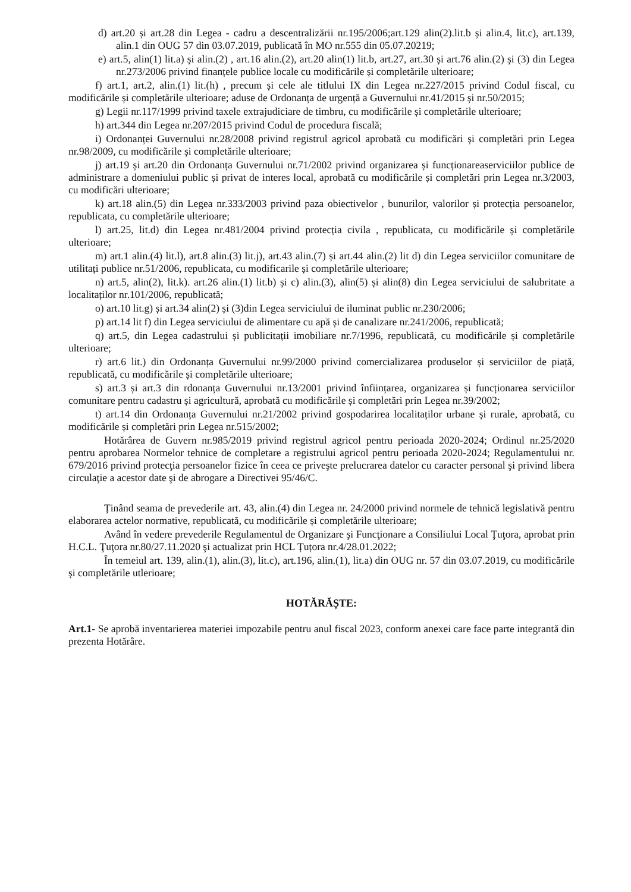d) art.20 și art.28 din Legea - cadru a descentralizării nr.195/2006;art.129 alin(2).lit.b și alin.4, lit.c), art.139, alin.1 din OUG 57 din 03.07.2019, publicată în MO nr.555 din 05.07.20219;
e) art.5, alin(1) lit.a) și alin.(2) , art.16 alin.(2), art.20 alin(1) lit.b, art.27, art.30 și art.76 alin.(2) și (3) din Legea nr.273/2006 privind finanțele publice locale cu modificările și completările ulterioare;
f) art.1, art.2, alin.(1) lit.(h) , precum și cele ale titlului IX din Legea nr.227/2015 privind Codul fiscal, cu modificările și completările ulterioare; aduse de Ordonanța de urgență a Guvernului nr.41/2015 și nr.50/2015;
g) Legii nr.117/1999 privind taxele extrajudiciare de timbru, cu modificările și completările ulterioare;
h) art.344 din Legea nr.207/2015 privind Codul de procedura fiscală;
i) Ordonanței Guvernului nr.28/2008 privind registrul agricol aprobată cu modificări și completări prin Legea nr.98/2009, cu modificările și completările ulterioare;
j) art.19 și art.20 din Ordonanța Guvernului nr.71/2002 privind organizarea și funcționareaserviciilor publice de administrare a domeniului public și privat de interes local, aprobată cu modificările și completări prin Legea nr.3/2003, cu modificări ulterioare;
k) art.18 alin.(5) din Legea nr.333/2003 privind paza obiectivelor , bunurilor, valorilor și protecția persoanelor, republicata, cu completările ulterioare;
l) art.25, lit.d) din Legea nr.481/2004 privind protecția civila , republicata, cu modificările și completările ulterioare;
m) art.1 alin.(4) lit.l), art.8 alin.(3) lit.j), art.43 alin.(7) și art.44 alin.(2) lit d) din Legea serviciilor comunitare de utilitați publice nr.51/2006, republicata, cu modificarile și completările ulterioare;
n) art.5, alin(2), lit.k). art.26 alin.(1) lit.b) și c) alin.(3), alin(5) și alin(8) din Legea serviciului de salubritate a localitaților nr.101/2006, republicată;
o) art.10 lit.g) și art.34 alin(2) și (3)din Legea serviciului de iluminat public nr.230/2006;
p) art.14 lit f) din Legea serviciului de alimentare cu apă și de canalizare nr.241/2006, republicată;
q) art.5, din Legea cadastrului și publicitații imobiliare nr.7/1996, republicată, cu modificările și completările ulterioare;
r) art.6 lit.) din Ordonanța Guvernului nr.99/2000 privind comercializarea produselor și serviciilor de piață, republicată, cu modificările și completările ulterioare;
s) art.3 și art.3 din rdonanța Guvernului nr.13/2001 privind înființarea, organizarea și funcționarea serviciilor comunitare pentru cadastru și agricultură, aprobată cu modificările și completări prin Legea nr.39/2002;
t) art.14 din Ordonanța Guvernului nr.21/2002 privind gospodarirea localitaților urbane și rurale, aprobată, cu modificările și completări prin Legea nr.515/2002;
Hotărârea de Guvern nr.985/2019 privind registrul agricol pentru perioada 2020-2024; Ordinul nr.25/2020 pentru aprobarea Normelor tehnice de completare a registrului agricol pentru perioada 2020-2024; Regulamentului nr. 679/2016 privind protecţia persoanelor fizice în ceea ce priveşte prelucrarea datelor cu caracter personal şi privind libera circulaţie a acestor date şi de abrogare a Directivei 95/46/C.
Ținând seama de prevederile art. 43, alin.(4) din Legea nr. 24/2000 privind normele de tehnică legislativă pentru elaborarea actelor normative, republicată, cu modificările și completările ulterioare;
Având în vedere prevederile Regulamentul de Organizare şi Funcţionare a Consiliului Local Ţuţora, aprobat prin H.C.L. Ţuţora nr.80/27.11.2020 şi actualizat prin HCL Țuțora nr.4/28.01.2022;
În temeiul art. 139, alin.(1), alin.(3), lit.c), art.196, alin.(1), lit.a) din OUG nr. 57 din 03.07.2019, cu modificările și completările utlerioare;
HOTĂRĂȘTE:
Art.1- Se aprobă inventarierea materiei impozabile pentru anul fiscal 2023, conform anexei care face parte integrantă din prezenta Hotărâre.